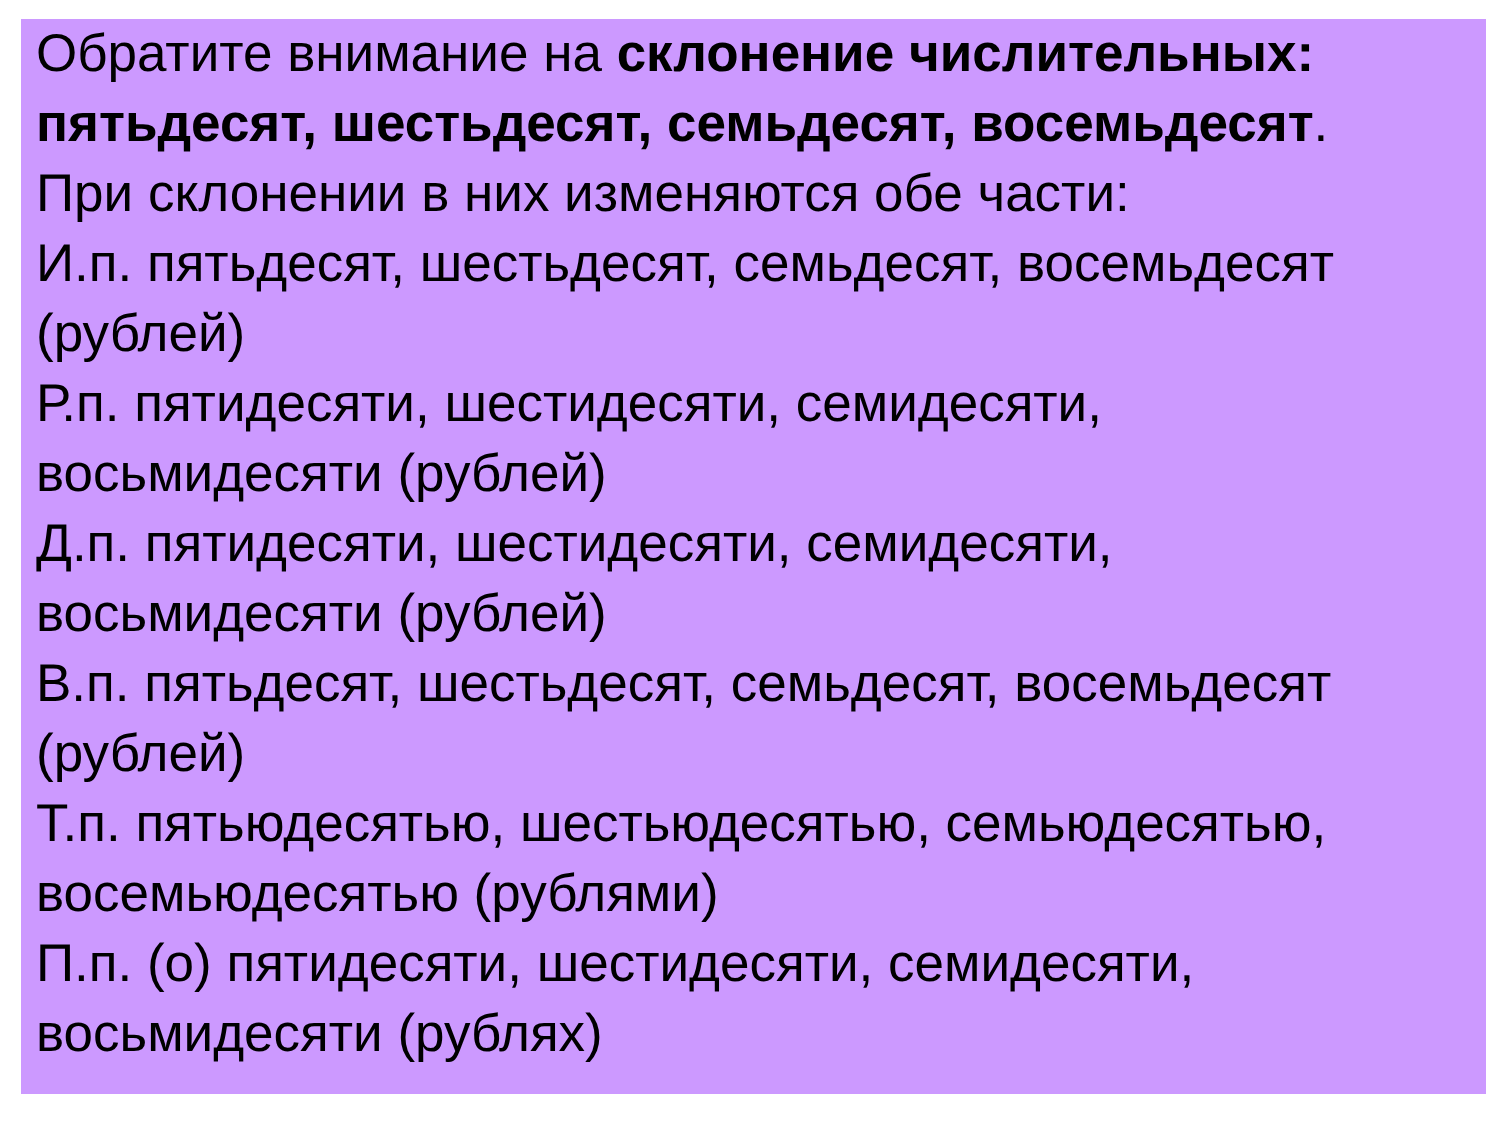Обратите внимание на склонение числительных:
пятьдесят, шестьдесят, семьдесят, восемьдесят.
При склонении в них изменяются обе части:
И.п. пятьдесят, шестьдесят, семьдесят, восемьдесят
(рублей)
Р.п. пятидесяти, шестидесяти, семидесяти,
восьмидесяти (рублей)
Д.п. пятидесяти, шестидесяти, семидесяти,
восьмидесяти (рублей)
В.п. пятьдесят, шестьдесят, семьдесят, восемьдесят
(рублей)
Т.п. пятьюдесятью, шестьюдесятью, семьюдесятью,
восемьюдесятью (рублями)
П.п. (о) пятидесяти, шестидесяти, семидесяти,
восьмидесяти (рублях)